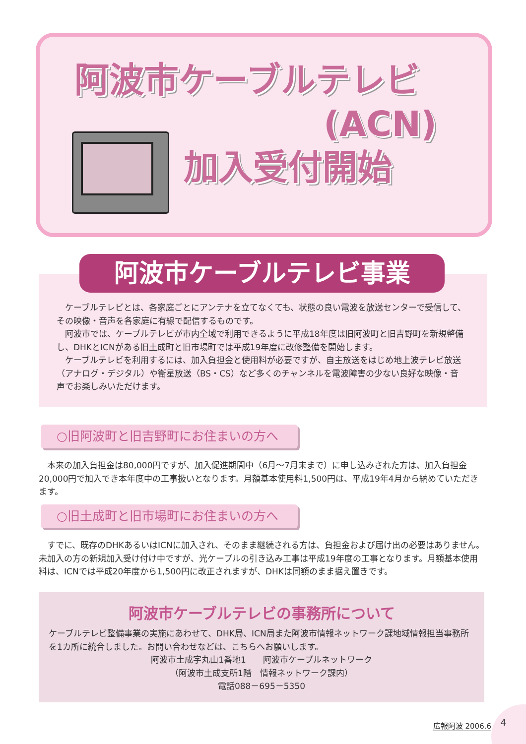阿波市ケーブルテレビ
(ACN)
加入受付開始
　ケーブルテレビとは、各家庭ごとにアンテナを立てなくても、状態の良い電波を放送センターで受信して、その映像・音声を各家庭に有線で配信するものです。
　阿波市では、ケーブルテレビが市内全域で利用できるように平成18年度は旧阿波町と旧吉野町を新規整備し、DHKとICNがある旧土成町と旧市場町では平成19年度に改修整備を開始します。
　ケーブルテレビを利用するには、加入負担金と使用料が必要ですが、自主放送をはじめ地上波テレビ放送（アナログ・デジタル）や衛星放送（BS・CS）など多くのチャンネルを電波障害の少ない良好な映像・音声でお楽しみいただけます。
阿波市ケーブルテレビ事業
○旧阿波町と旧吉野町にお住まいの方へ
　本来の加入負担金は80,000円ですが、加入促進期間中（6月～7月末まで）に申し込みされた方は、加入負担金20,000円で加入でき本年度中の工事扱いとなります。月額基本使用料1,500円は、平成19年4月から納めていただきます。
○旧土成町と旧市場町にお住まいの方へ
　すでに、既存のDHKあるいはICNに加入され、そのまま継続される方は、負担金および届け出の必要はありません。未加入の方の新規加入受け付け中ですが、光ケーブルの引き込み工事は平成19年度の工事となります。月額基本使用料は、ICNでは平成20年度から1,500円に改正されますが、DHKは同額のまま据え置きです。
阿波市ケーブルテレビの事務所について
ケーブルテレビ整備事業の実施にあわせて、DHK局、ICN局また阿波市情報ネットワーク課地域情報担当事務所を1カ所に統合しました。お問い合わせなどは、こちらへお願いします。
阿波市土成字丸山1番地1　　阿波市ケーブルネットワーク
（阿波市土成支所1階　情報ネットワーク課内）
電話088－695－5350
広報阿波 2006.6 4